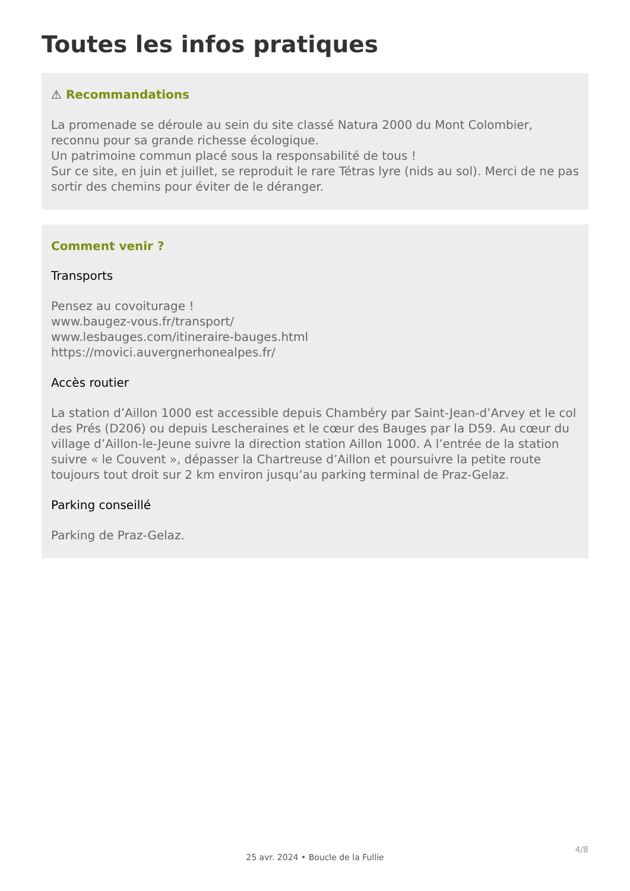Toutes les infos pratiques
⚠ Recommandations
La promenade se déroule au sein du site classé Natura 2000 du Mont Colombier, reconnu pour sa grande richesse écologique.
Un patrimoine commun placé sous la responsabilité de tous !
Sur ce site, en juin et juillet, se reproduit le rare Tétras lyre (nids au sol). Merci de ne pas sortir des chemins pour éviter de le déranger.
Comment venir ?
Transports
Pensez au covoiturage !
www.baugez-vous.fr/transport/
www.lesbauges.com/itineraire-bauges.html
https://movici.auvergnerhonealpes.fr/
Accès routier
La station d’Aillon 1000 est accessible depuis Chambéry par Saint-Jean-d’Arvey et le col des Prés (D206) ou depuis Lescheraines et le cœur des Bauges par la D59. Au cœur du village d’Aillon-le-Jeune suivre la direction station Aillon 1000. A l’entrée de la station suivre « le Couvent », dépasser la Chartreuse d’Aillon et poursuivre la petite route toujours tout droit sur 2 km environ jusqu’au parking terminal de Praz-Gelaz.
Parking conseillé
Parking de Praz-Gelaz.
4/8
25 avr. 2024 • Boucle de la Fullie